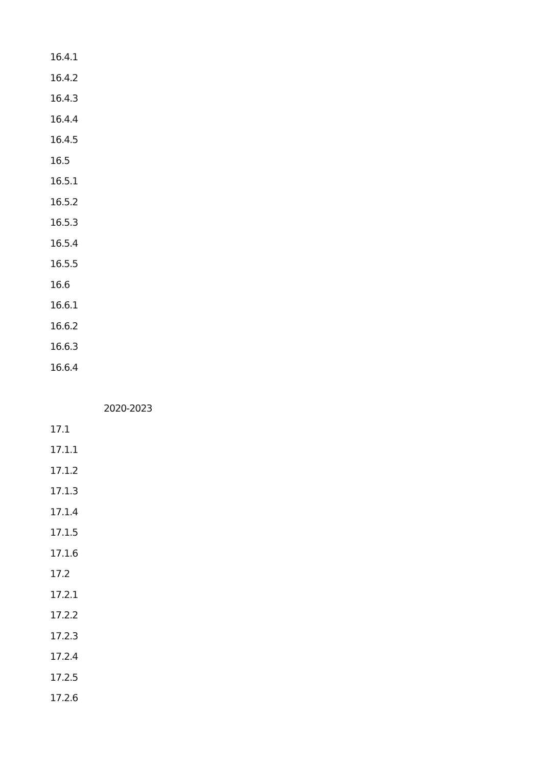16.4.1
16.4.2
16.4.3
16.4.4
16.4.5
16.5
16.5.1
16.5.2
16.5.3
16.5.4
16.5.5
16.6
16.6.1
16.6.2
16.6.3
16.6.4
2020-2023
17.1
17.1.1
17.1.2
17.1.3
17.1.4
17.1.5
17.1.6
17.2
17.2.1
17.2.2
17.2.3
17.2.4
17.2.5
17.2.6